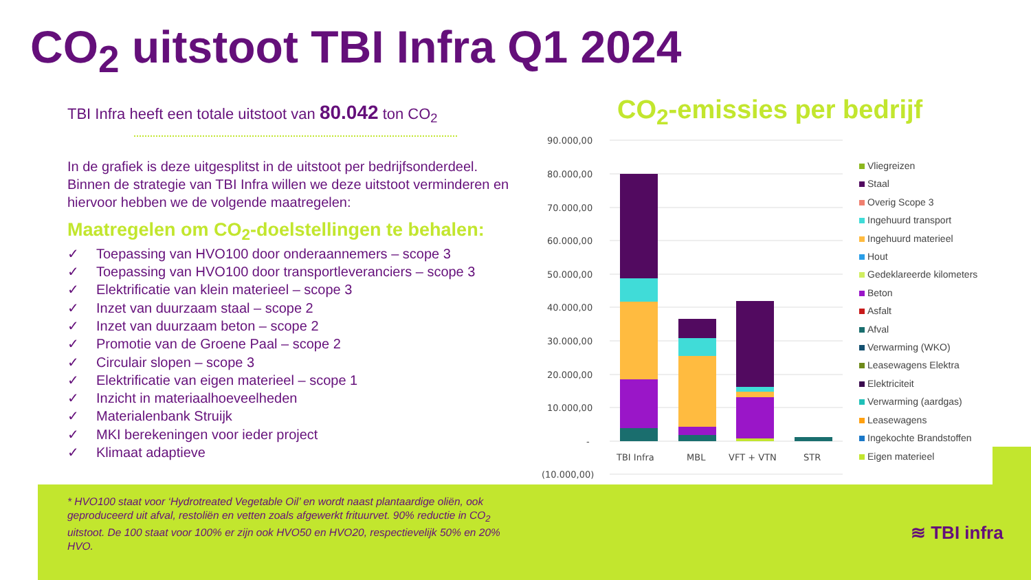CO<sub>2</sub> uitstoot TBI Infra Q1 2024
TBI Infra heeft een totale uitstoot van 80.042 ton CO<sub>2</sub>
In de grafiek is deze uitgesplitst in de uitstoot per bedrijfsonderdeel. Binnen de strategie van TBI Infra willen we deze uitstoot verminderen en hiervoor hebben we de volgende maatregelen:
Maatregelen om CO<sub>2</sub>-doelstellingen te behalen:
✓ Toepassing van HVO100 door onderaannemers – scope 3
✓ Toepassing van HVO100 door transportleveranciers – scope 3
✓ Elektrificatie van klein materieel – scope 3
✓ Inzet van duurzaam staal – scope 2
✓ Inzet van duurzaam beton – scope 2
✓ Promotie van de Groene Paal – scope 2
✓ Circulair slopen – scope 3
✓ Elektrificatie van eigen materieel – scope 1
✓ Inzicht in materiaalhoeveelheden
✓ Materialenbank Struijk
✓ MKI berekeningen voor ieder project
✓ Klimaat adaptieve
CO<sub>2</sub>-emissies per bedrijf
90.000,00
80.000,00
70.000,00
60.000,00
50.000,00
40.000,00
30.000,00
20.000,00
10.000,00
-
(10.000,00)
TBI Infra
MBL
VFT + VTN
STR
Vliegreizen
Staal
Overig Scope 3
Ingehuurd transport
Ingehuurd materieel
Hout
Gedeklareerde kilometers
Beton
Asfalt
Afval
Verwarming (WKO)
Leasewagens Elektra
Elektriciteit
Verwarming (aardgas)
Leasewagens
Ingekochte Brandstoffen
Eigen materieel
* HVO100 staat voor ‘Hydrotreated Vegetable Oil’ en wordt naast plantaardige oliën, ook geproduceerd uit afval, restoliën en vetten zoals afgewerkt frituurvet. 90% reductie in CO<sub>2</sub> uitstoot. De 100 staat voor 100% er zijn ook HVO50 en HVO20, respectievelijk 50% en 20% HVO.
≋ TBI infra